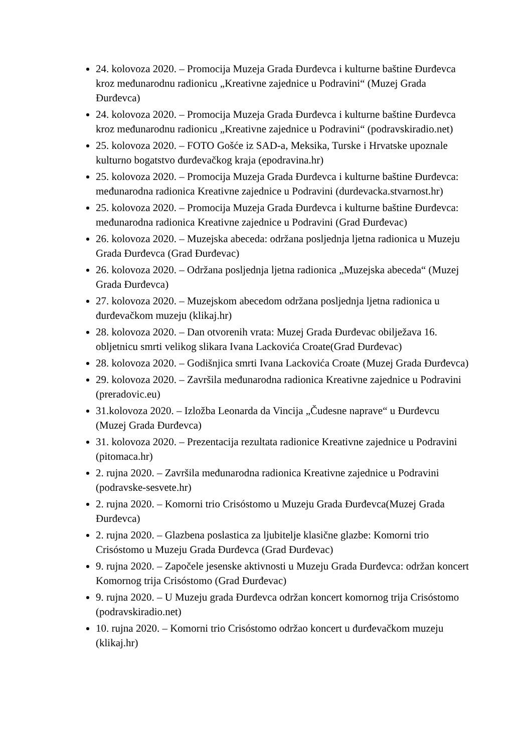24. kolovoza 2020. – Promocija Muzeja Grada Đurđevca i kulturne baštine Đurđevca kroz međunarodnu radionicu „Kreativne zajednice u Podravini“ (Muzej Grada Đurđevca)
24. kolovoza 2020. – Promocija Muzeja Grada Đurđevca i kulturne baštine Đurđevca kroz međunarodnu radionicu „Kreativne zajednice u Podravini“ (podravskiradio.net)
25. kolovoza 2020. – FOTO Gošće iz SAD-a, Meksika, Turske i Hrvatske upoznale kulturno bogatstvo đurđevačkog kraja (epodravina.hr)
25. kolovoza 2020. – Promocija Muzeja Grada Đurđevca i kulturne baštine Đurđevca: međunarodna radionica Kreativne zajednice u Podravini (durdevacka.stvarnost.hr)
25. kolovoza 2020. – Promocija Muzeja Grada Đurđevca i kulturne baštine Đurđevca: međunarodna radionica Kreativne zajednice u Podravini (Grad Đurđevac)
26. kolovoza 2020. – Muzejska abeceda: održana posljednja ljetna radionica u Muzeju Grada Đurđevca (Grad Đurđevac)
26. kolovoza 2020. – Održana posljednja ljetna radionica „Muzejska abeceda“ (Muzej Grada Đurđevca)
27. kolovoza 2020. – Muzejskom abecedom održana posljednja ljetna radionica u đurđevačkom muzeju (klikaj.hr)
28. kolovoza 2020. – Dan otvorenih vrata: Muzej Grada Đurđevac obilježava 16. obljetnicu smrti velikog slikara Ivana Lackovića Croate(Grad Đurđevac)
28. kolovoza 2020. – Godišnjica smrti Ivana Lackovića Croate (Muzej Grada Đurđevca)
29. kolovoza 2020. – Završila međunarodna radionica Kreativne zajednice u Podravini (preradovic.eu)
31.kolovoza 2020. – Izložba Leonarda da Vincija „Čudesne naprave“ u Đurđevcu (Muzej Grada Đurđevca)
31. kolovoza 2020. – Prezentacija rezultata radionice Kreativne zajednice u Podravini (pitomaca.hr)
2. rujna 2020. – Završila međunarodna radionica Kreativne zajednice u Podravini (podravske-sesvete.hr)
2. rujna 2020. – Komorni trio Crisóstomo u Muzeju Grada Đurđevca(Muzej Grada Đurđevca)
2. rujna 2020. – Glazbena poslastica za ljubitelje klasične glazbe: Komorni trio Crisóstomo u Muzeju Grada Đurđevca (Grad Đurđevac)
9. rujna 2020. – Započele jesenske aktivnosti u Muzeju Grada Đurđevca: održan koncert Komornog trija Crisóstomo (Grad Đurđevac)
9. rujna 2020. – U Muzeju grada Đurđevca održan koncert komornog trija Crisóstomo (podravskiradio.net)
10. rujna 2020. – Komorni trio Crisóstomo održao koncert u đurđevačkom muzeju (klikaj.hr)